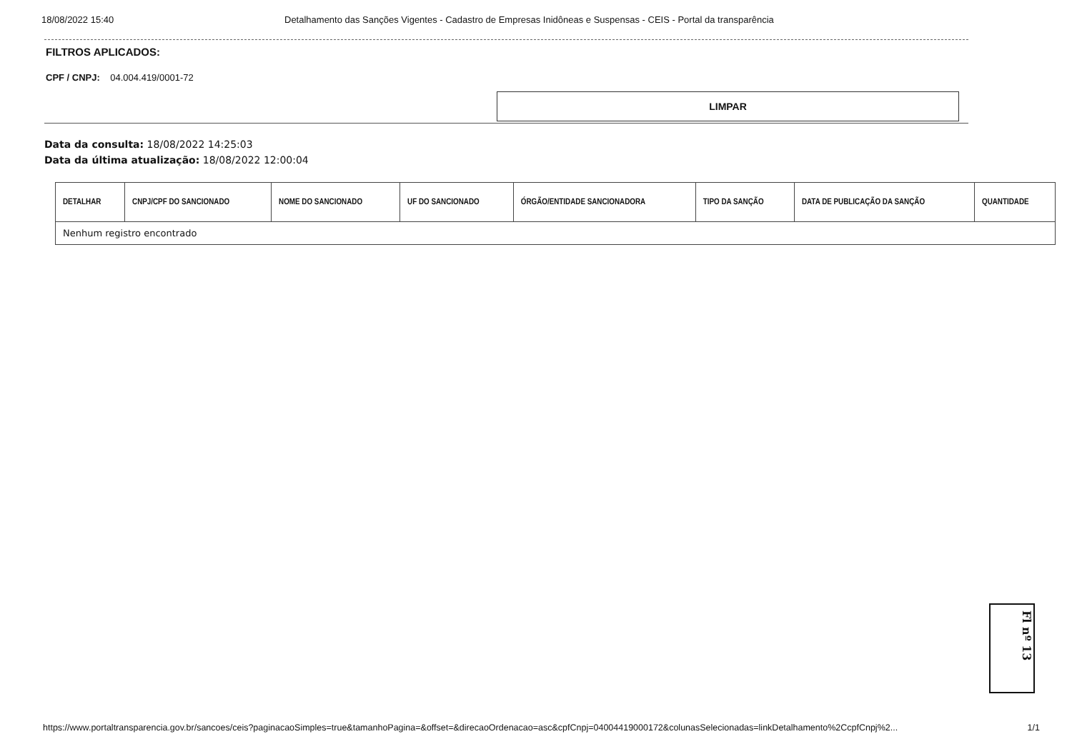18/08/2022 15:40 Detalhamento das Sanções Vigentes - Cadastro de Empresas Inidôneas e Suspensas - CEIS - Portal da transparência
FILTROS APLICADOS:
CPF / CNPJ: 04.004.419/0001-72
LIMPAR
Data da consulta: 18/08/2022 14:25:03
Data da última atualização: 18/08/2022 12:00:04
| DETALHAR | CNPJ/CPF DO SANCIONADO | NOME DO SANCIONADO | UF DO SANCIONADO | ÓRGÃO/ENTIDADE SANCIONADORA | TIPO DA SANÇÃO | DATA DE PUBLICAÇÃO DA SANÇÃO | QUANTIDADE |
| --- | --- | --- | --- | --- | --- | --- | --- |
| Nenhum registro encontrado | | | | | | | |
Fl nº 13
https://www.portaltransparencia.gov.br/sancoes/ceis?paginacaoSimples=true&tamanhoPagina=&offset=&direcaoOrdenacao=asc&cpfCnpj=04004419000172&colunasSelecionadas=linkDetalhamento%2CcpfCnpj%2... 1/1